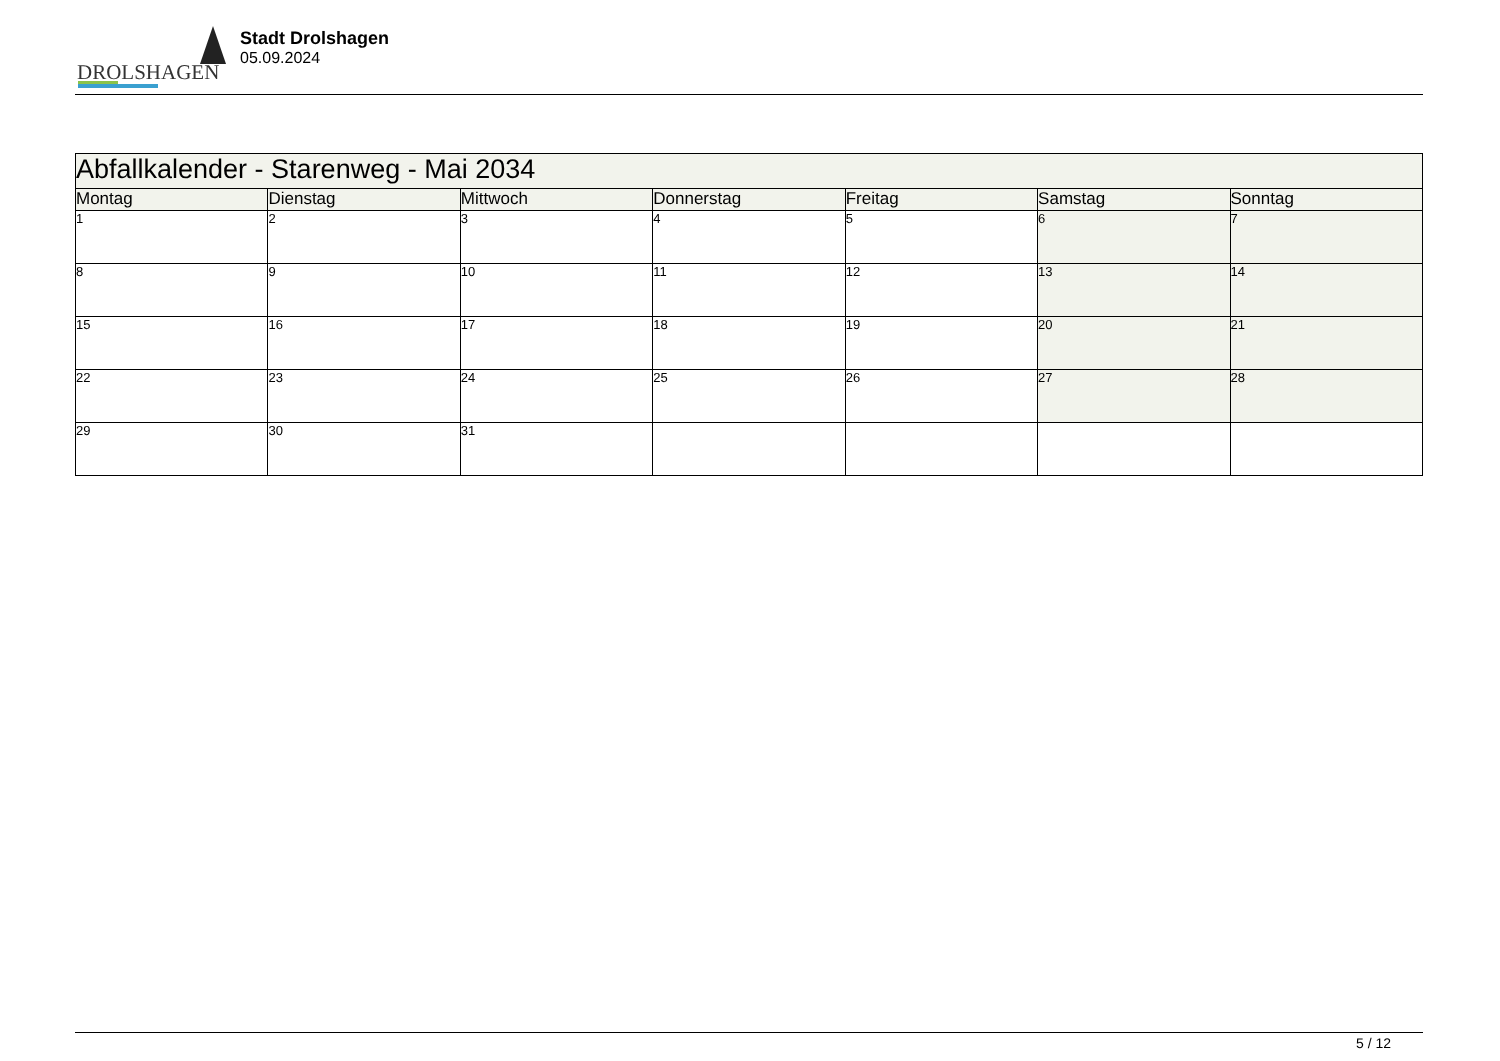DROLSHAGEN
Stadt Drolshagen
05.09.2024
| Abfallkalender - Starenweg - Mai 2034 | | | | | | |
| --- | --- | --- | --- | --- | --- | --- |
| Montag | Dienstag | Mittwoch | Donnerstag | Freitag | Samstag | Sonntag |
| 1 | 2 | 3 | 4 | 5 | 6 | 7 |
| 8 | 9 | 10 | 11 | 12 | 13 | 14 |
| 15 | 16 | 17 | 18 | 19 | 20 | 21 |
| 22 | 23 | 24 | 25 | 26 | 27 | 28 |
| 29 | 30 | 31 | | | | |
5 / 12